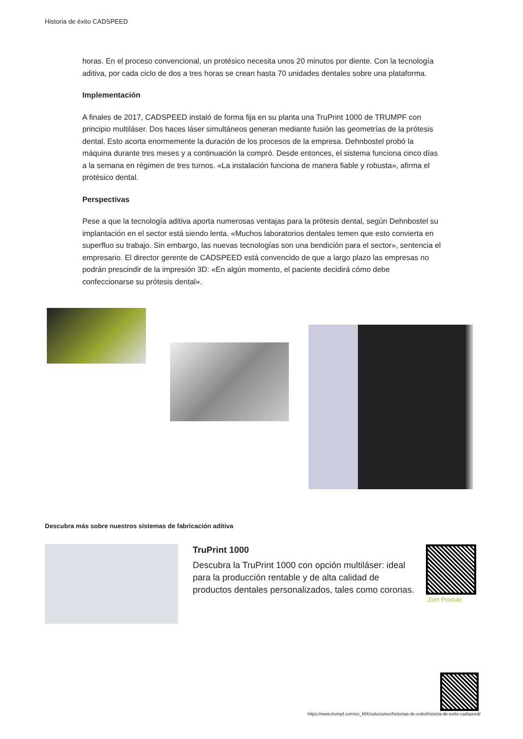Historia de éxito CADSPEED
horas. En el proceso convencional, un protésico necesita unos 20 minutos por diente. Con la tecnología aditiva, por cada ciclo de dos a tres horas se crean hasta 70 unidades dentales sobre una plataforma.
Implementación
A finales de 2017, CADSPEED instaló de forma fija en su planta una TruPrint 1000 de TRUMPF con principio multiláser. Dos haces láser simultáneos generan mediante fusión las geometrías de la prótesis dental. Esto acorta enormemente la duración de los procesos de la empresa. Dehnbostel probó la máquina durante tres meses y a continuación la compró. Desde entonces, el sistema funciona cinco días a la semana en régimen de tres turnos. «La instalación funciona de manera fiable y robusta», afirma el protésico dental.
Perspectivas
Pese a que la tecnología aditiva aporta numerosas ventajas para la prótesis dental, según Dehnbostel su implantación en el sector está siendo lenta. «Muchos laboratorios dentales temen que esto convierta en superfluo su trabajo. Sin embargo, las nuevas tecnologías son una bendición para el sector», sentencia el empresario. El director gerente de CADSPEED está convencido de que a largo plazo las empresas no podrán prescindir de la impresión 3D: «En algún momento, el paciente decidirá cómo debe confeccionarse su prótesis dental».
Descubra más sobre nuestros sistemas de fabricación aditiva
TruPrint 1000
Descubra la TruPrint 1000 con opción multiláser: ideal para la producción rentable y de alta calidad de productos dentales personalizados, tales como coronas.
Zum Produkt
https://www.trumpf.com/es_MX/soluciones/historias-de-exito/historia-de-exito-cadspeed/